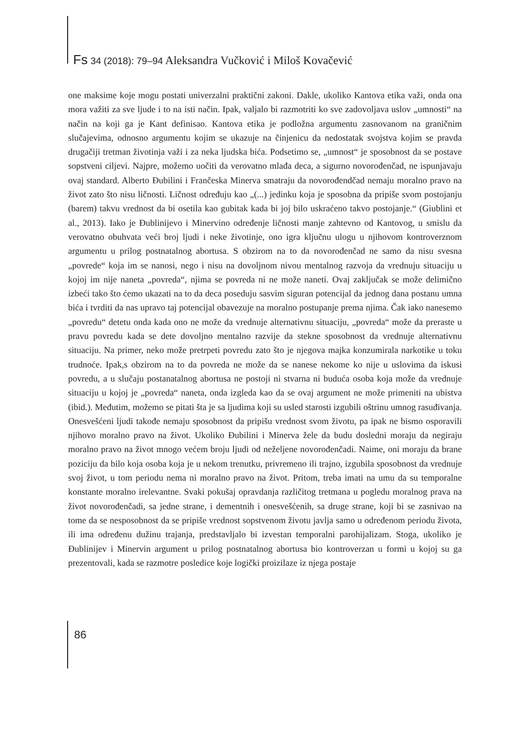Fs 34 (2018): 79–94 Aleksandra Vučković i Miloš Kovačević
one maksime koje mogu postati univerzalni praktični zakoni. Dakle, ukoliko Kantova etika važi, onda ona mora važiti za sve ljude i to na isti način. Ipak, valjalo bi razmotriti ko sve zadovoljava uslov „umnosti“ na način na koji ga je Kant definisao. Kantova etika je podložna argumentu zasnovanom na graničnim slučajevima, odnosno argumentu kojim se ukazuje na činjenicu da nedostatak svojstva kojim se pravda drugačiji tretman životinja važi i za neka ljudska bića. Podsetimo se, „umnost“ je sposobnost da se postave sopstveni ciljevi. Najpre, možemo uočiti da verovatno mlađa deca, a sigurno novorođenčad, ne ispunjavaju ovaj standard. Alberto Đubilini i Frančeska Minerva smatraju da novorođendčad nemaju moralno pravo na život zato što nisu ličnosti. Ličnost određuju kao „(...) jedinku koja je sposobna da pripiše svom postojanju (barem) takvu vrednost da bi osetila kao gubitak kada bi joj bilo uskraćeno takvo postojanje.“ (Giublini et al., 2013). Iako je Đublinijevo i Minervino određenje ličnosti manje zahtevno od Kantovog, u smislu da verovatno obuhvata veći broj ljudi i neke životinje, ono igra ključnu ulogu u njihovom kontroverznom argumentu u prilog postnatalnog abortusa. S obzirom na to da novorođenčad ne samo da nisu svesna „povrede“ koja im se nanosi, nego i nisu na dovoljnom nivou mentalnog razvoja da vrednuju situaciju u kojoj im nije naneta „povreda“, njima se povreda ni ne može naneti. Ovaj zaključak se može delimično izbeći tako što ćemo ukazati na to da deca poseduju sasvim siguran potencijal da jednog dana postanu umna bića i tvrditi da nas upravo taj potencijal obavezuje na moralno postupanje prema njima. Čak iako nanesemo „povredu“ detetu onda kada ono ne može da vrednuje alternativnu situaciju, „povreda“ može da preraste u pravu povredu kada se dete dovoljno mentalno razvije da stekne sposobnost da vrednuje alternativnu situaciju. Na primer, neko može pretrpeti povredu zato što je njegova majka konzumirala narkotike u toku trudnoće. Ipak,s obzirom na to da povreda ne može da se nanese nekome ko nije u uslovima da iskusi povredu, a u slučaju postanatalnog abortusa ne postoji ni stvarna ni buduća osoba koja može da vrednuje situaciju u kojoj je „povreda“ naneta, onda izgleda kao da se ovaj argument ne može primeniti na ubistva (ibid.). Međutim, možemo se pitati šta je sa ljudima koji su usled starosti izgubili oštrinu umnog rasuđivanja. Onesvešćeni ljudi takođe nemaju sposobnost da pripišu vrednost svom životu, pa ipak ne bismo osporavili njihovo moralno pravo na život. Ukoliko Đubilini i Minerva žele da budu dosledni moraju da negiraju moralno pravo na život mnogo većem broju ljudi od neželjene novorođenčadi. Naime, oni moraju da brane poziciju da bilo koja osoba koja je u nekom trenutku, privremeno ili trajno, izgubila sposobnost da vrednuje svoj život, u tom periodu nema ni moralno pravo na život. Pritom, treba imati na umu da su temporalne konstante moralno irelevantne. Svaki pokušaj opravdanja različitog tretmana u pogledu moralnog prava na život novorođenčadi, sa jedne strane, i dementnih i onesvešćenih, sa druge strane, koji bi se zasnivao na tome da se nesposobnost da se pripiše vrednost sopstvenom životu javlja samo u određenom periodu života, ili ima određenu dužinu trajanja, predstavljalo bi izvestan temporalni parohijalizam. Stoga, ukoliko je Đublinijev i Minervin argument u prilog postnatalnog abortusa bio kontroverzan u formi u kojoj su ga prezentovali, kada se razmotre posledice koje logički proizilaze iz njega postaje
86